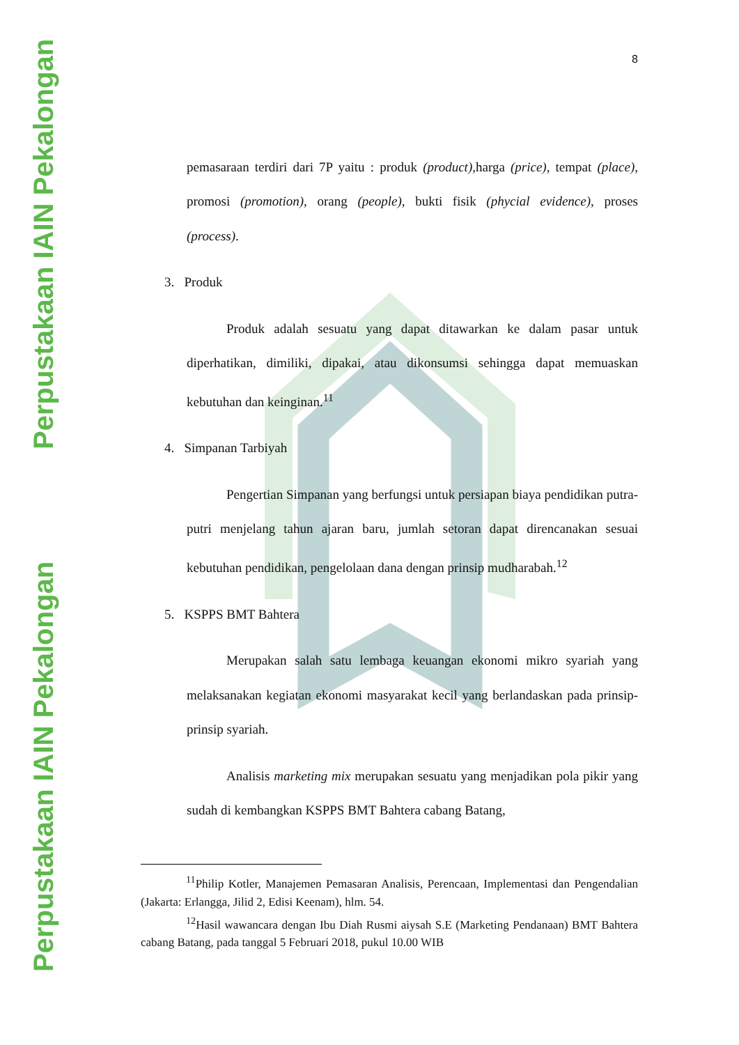Perpustakaan IAIN Pekalongan
Perpustakaan IAIN Pekalongan
8
pemasaraan terdiri dari 7P yaitu : produk (product), harga (price), tempat (place), promosi (promotion), orang (people), bukti fisik (phycial evidence), proses (process).
3. Produk
Produk adalah sesuatu yang dapat ditawarkan ke dalam pasar untuk diperhatikan, dimiliki, dipakai, atau dikonsumsi sehingga dapat memuaskan kebutuhan dan keinginan.<sup>11</sup>
4. Simpanan Tarbiyah
Pengertian Simpanan yang berfungsi untuk persiapan biaya pendidikan putra-putri menjelang tahun ajaran baru, jumlah setoran dapat direncanakan sesuai kebutuhan pendidikan, pengelolaan dana dengan prinsip mudharabah.<sup>12</sup>
5. KSPPS BMT Bahtera
Merupakan salah satu lembaga keuangan ekonomi mikro syariah yang melaksanakan kegiatan ekonomi masyarakat kecil yang berlandaskan pada prinsip-prinsip syariah.
Analisis marketing mix merupakan sesuatu yang menjadikan pola pikir yang sudah di kembangkan KSPPS BMT Bahtera cabang Batang,
<sup>11</sup> Philip Kotler, Manajemen Pemasaran Analisis, Perencaan, Implementasi dan Pengendalian (Jakarta: Erlangga, Jilid 2, Edisi Keenam), hlm. 54.
<sup>12</sup> Hasil wawancara dengan Ibu Diah Rusmi aiysah S.E (Marketing Pendanaan) BMT Bahtera cabang Batang, pada tanggal 5 Februari 2018, pukul 10.00 WIB